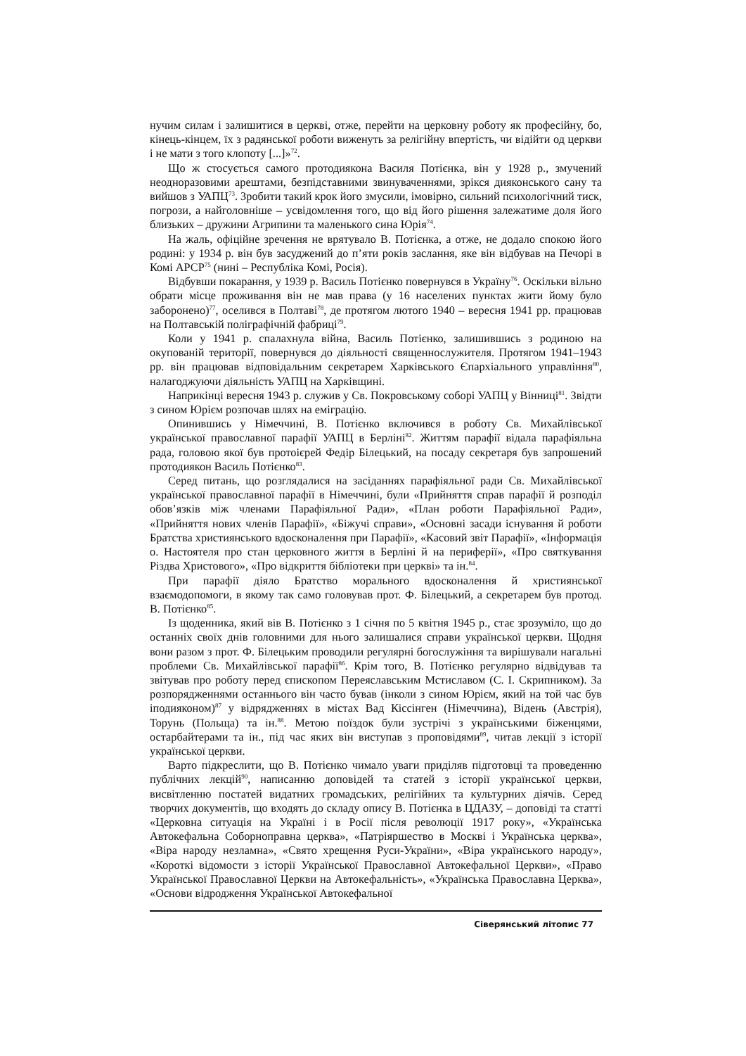нучим силам і залишитися в церкві, отже, перейти на церковну роботу як професійну, бо, кінець-кінцем, їх з радянської роботи виженуть за релігійну впертість, чи відійти од церкви і не мати з того клопоту [...]»<sup>72</sup>.
Що ж стосується самого протодиякона Василя Потієнка, він у 1928 р., змучений неодноразовими арештами, безпідставними звинуваченнями, зрікся дияконського сану та вийшов з УАПЦ<sup>73</sup>. Зробити такий крок його змусили, імовірно, сильний психологічний тиск, погрози, а найголовніше – усвідомлення того, що від його рішення залежатиме доля його близьких – дружини Агрипини та маленького сина Юрія<sup>74</sup>.
На жаль, офіційне зречення не врятувало В. Потієнка, а отже, не додало спокою його родині: у 1934 р. він був засуджений до п’яти років заслання, яке він відбував на Печорі в Комі АРСР<sup>75</sup> (нині – Республіка Комі, Росія).
Відбувши покарання, у 1939 р. Василь Потієнко повернувся в Україну<sup>76</sup>. Оскільки вільно обрати місце проживання він не мав права (у 16 населених пунктах жити йому було заборонено)<sup>77</sup>, оселився в Полтаві<sup>78</sup>, де протягом лютого 1940 – вересня 1941 рр. працював на Полтавській поліграфічній фабриці<sup>79</sup>.
Коли у 1941 р. спалахнула війна, Василь Потієнко, залишившись з родиною на окупованій території, повернувся до діяльності священнослужителя. Протягом 1941–1943 рр. він працював відповідальним секретарем Харківського Єпархіального управління<sup>80</sup>, налагоджуючи діяльність УАПЦ на Харківщині.
Наприкінці вересня 1943 р. служив у Св. Покровському соборі УАПЦ у Вінниці<sup>81</sup>. Звідти з сином Юрієм розпочав шлях на еміграцію.
Опинившись у Німеччині, В. Потієнко включився в роботу Св. Михайлівської української православної парафії УАПЦ в Берліні<sup>82</sup>. Життям парафії відала парафіяльна рада, головою якої був протоієрей Федір Білецький, на посаду секретаря був запрошений протодиякон Василь Потієнко<sup>83</sup>.
Серед питань, що розглядалися на засіданнях парафіяльної ради Св. Михайлівської української православної парафії в Німеччині, були «Прийняття справ парафії й розподіл обов’язків між членами Парафіяльної Ради», «План роботи Парафіяльної Ради», «Прийняття нових членів Парафії», «Біжучі справи», «Основні засади існування й роботи Братства християнського вдосконалення при Парафії», «Касовий звіт Парафії», «Інформація о. Настоятеля про стан церковного життя в Берліні й на периферії», «Про святкування Різдва Христового», «Про відкриття бібліотеки при церкві» та ін.<sup>84</sup>.
При парафії діяло Братство морального вдосконалення й християнської взаємодопомоги, в якому так само головував прот. Ф. Білецький, а секретарем був протод. В. Потієнко<sup>85</sup>.
Із щоденника, який вів В. Потієнко з 1 січня по 5 квітня 1945 р., стає зрозуміло, що до останніх своїх днів головними для нього залишалися справи української церкви. Щодня вони разом з прот. Ф. Білецьким проводили регулярні богослужіння та вирішували нагальні проблеми Св. Михайлівської парафії<sup>86</sup>. Крім того, В. Потієнко регулярно відвідував та звітував про роботу перед єпископом Переяславським Мстиславом (С. І. Скрипником). За розпорядженнями останнього він часто бував (інколи з сином Юрієм, який на той час був іподияконом)<sup>87</sup> у відрядженнях в містах Вад Кіссінген (Німеччина), Відень (Австрія), Торунь (Польща) та ін.<sup>88</sup>. Метою поїздок були зустрічі з українськими біженцями, остарбайтерами та ін., під час яких він виступав з проповідями<sup>89</sup>, читав лекції з історії української церкви.
Варто підкреслити, що В. Потієнко чимало уваги приділяв підготовці та проведенню публічних лекцій<sup>90</sup>, написанню доповідей та статей з історії української церкви, висвітленню постатей видатних громадських, релігійних та культурних діячів. Серед творчих документів, що входять до складу опису В. Потієнка в ЦДАЗУ, – доповіді та статті «Церковна ситуація на Україні і в Росії після революції 1917 року», «Українська Автокефальна Соборноправна церква», «Патріяршество в Москві і Українська церква», «Віра народу незламна», «Свято хрещення Руси-України», «Віра українського народу», «Короткі відомости з історії Української Православної Автокефальної Церкви», «Право Української Православної Церкви на Автокефальність», «Українська Православна Церква», «Основи відродження Української Автокефальної
Сіверянський літопис 77